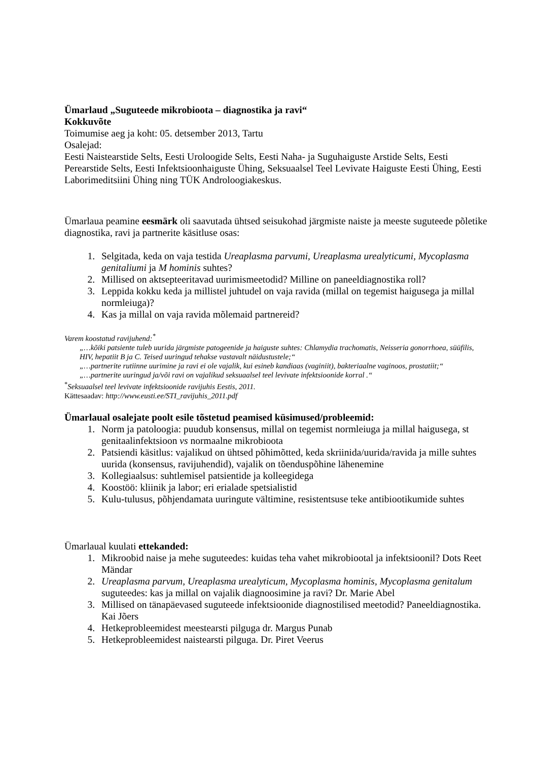Ümarlaud „Suguteede mikrobioota – diagnostika ja ravi“
Kokkuvõte
Toimumise aeg ja koht: 05. detsember 2013, Tartu
Osalejad:
Eesti Naistearstide Selts, Eesti Uroloogide Selts, Eesti Naha- ja Suguhaiguste Arstide Selts, Eesti Perearstide Selts, Eesti Infektsioonhaiguste Ühing, Seksuaalsel Teel Levivate Haiguste Eesti Ühing, Eesti Laborimeditsiini Ühing ning TÜK Androloogiakeskus.
Ümarlaua peamine eesmärk oli saavutada ühtsed seisukohad järgmiste naiste ja meeste suguteede põletike diagnostika, ravi ja partnerite käsitluse osas:
1. Selgitada, keda on vaja testida Ureaplasma parvumi, Ureaplasma urealyticumi, Mycoplasma genitaliumi ja M hominis suhtes?
2. Millised on aktsepteeritavad uurimismeetodid? Milline on paneeldiagnostika roll?
3. Leppida kokku keda ja millistel juhtudel on vaja ravida (millal on tegemist haigusega ja millal normleiuga)?
4. Kas ja millal on vaja ravida mõlemaid partnereid?
Varem koostatud ravijuhend:<sup>*</sup>
„…kõiki patsiente tuleb uurida järgmiste patogeenide ja haiguste suhtes: Chlamydia trachomatis, Neisseria gonorrhoea, süüfilis, HIV, hepatiit B ja C. Teised uuringud tehakse vastavalt näidustustele;“
„…partnerite rutiinne uurimine ja ravi ei ole vajalik, kui esineb kandiaas (vaginiit), bakteriaalne vaginoos, prostatiit;“
„…partnerite uuringud ja/või ravi on vajalikud seksuaalsel teel levivate infektsioonide korral .“
<sup>*</sup> Seksuaalsel teel levivate infektsioonide ravijuhis Eestis, 2011.
Kättesaadav: http://www.eusti.ee/STI_ravijuhis_2011.pdf
Ümarlaual osalejate poolt esile tõstetud peamised küsimused/probleemid:
1. Norm ja patoloogia: puudub konsensus, millal on tegemist normleiuga ja millal haigusega, st genitaalinfektsioon vs normaalne mikrobioota
2. Patsiendi käsitlus: vajalikud on ühtsed põhimõtted, keda skriinida/uurida/ravida ja mille suhtes uurida (konsensus, ravijuhendid), vajalik on tõenduspõhine lähenemine
3. Kollegiaalsus: suhtlemisel patsientide ja kolleegidega
4. Koostöö: kliinik ja labor; eri erialade spetsialistid
5. Kulu-tulusus, põhjendamata uuringute vältimine, resistentsuse teke antibiootikumide suhtes
Ümarlaual kuulati ettekanded:
1. Mikroobid naise ja mehe suguteedes: kuidas teha vahet mikrobiootal ja infektsioonil? Dots Reet Mändar
2. Ureaplasma parvum, Ureaplasma urealyticum, Mycoplasma hominis, Mycoplasma genitalum suguteedes: kas ja millal on vajalik diagnoosimine ja ravi? Dr. Marie Abel
3. Millised on tänapäevased suguteede infektsioonide diagnostilised meetodid? Paneeldiagnostika. Kai Jõers
4. Hetkeprobleemidest meestearsti pilguga dr. Margus Punab
5. Hetkeprobleemidest naistearsti pilguga. Dr. Piret Veerus